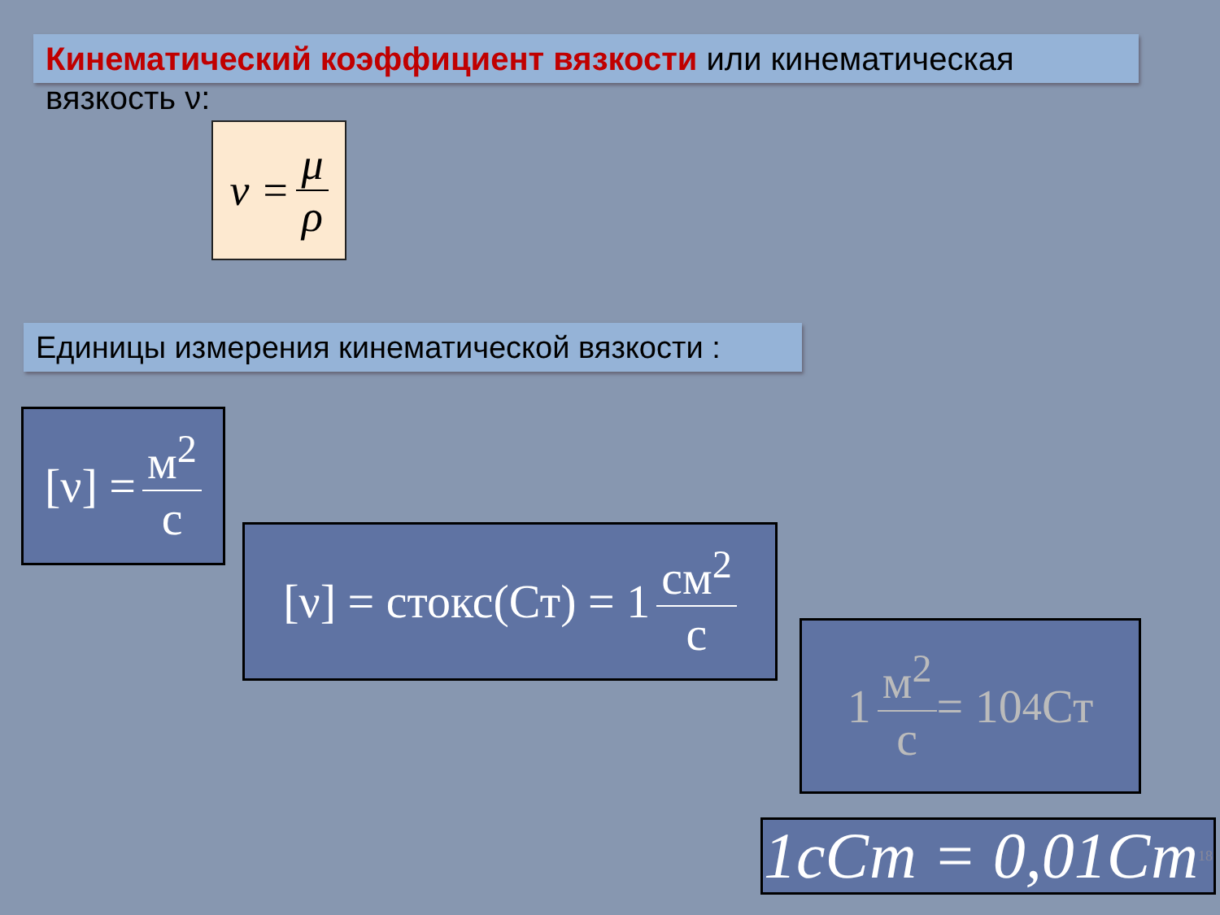Кинематический коэффициент вязкости или кинематическая вязкость ν:
ν = μ ρ
Единицы измерения кинематической вязкости :
[ν] = м<sup>2</sup> с
[ν] = стокс(Ст) = 1 см<sup>2</sup> с
1 м<sup>2</sup> с = 10<sup>4</sup> Ст
1сСт = 0,01Ст 18